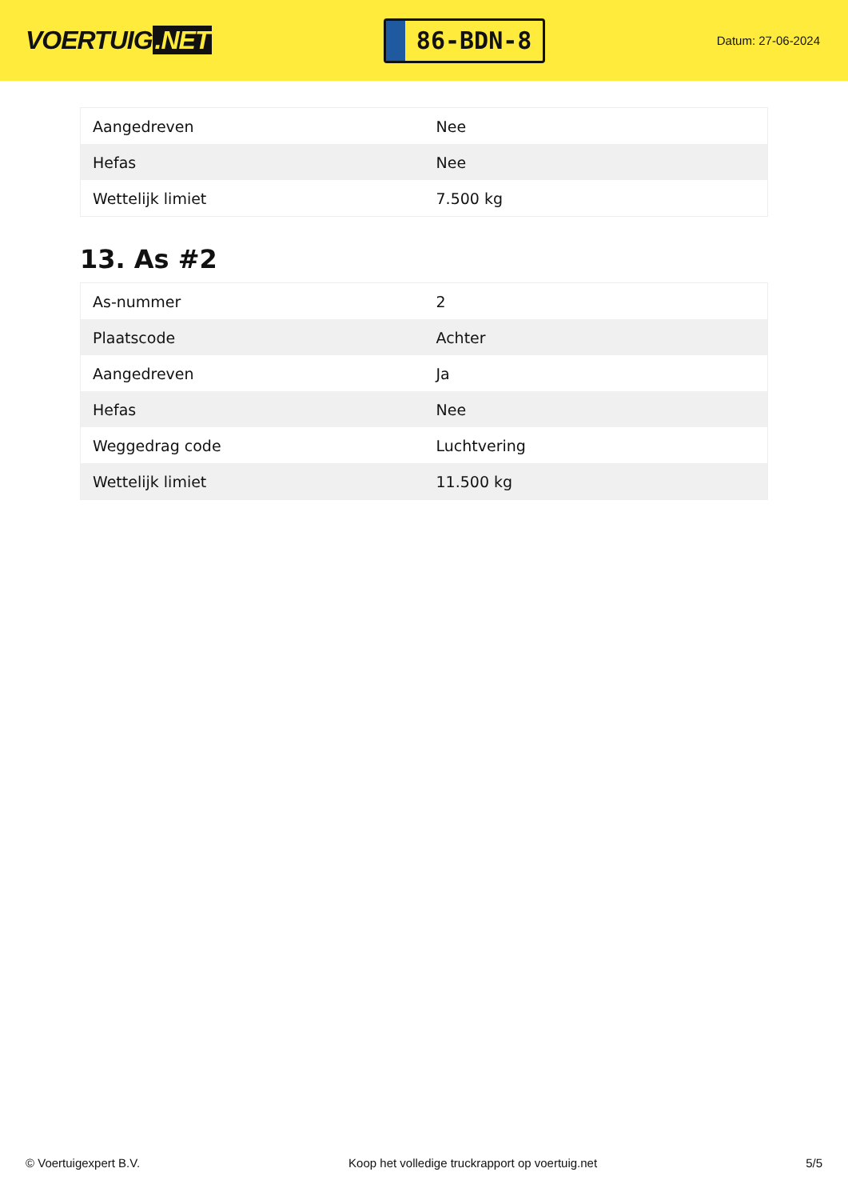VOERTUIG.NET
86-BDN-8
Datum: 27-06-2024
| Aangedreven | Nee |
| Hefas | Nee |
| Wettelijk limiet | 7.500 kg |
13. As #2
| As-nummer | 2 |
| Plaatscode | Achter |
| Aangedreven | Ja |
| Hefas | Nee |
| Weggedrag code | Luchtvering |
| Wettelijk limiet | 11.500 kg |
© Voertuigexpert B.V. Koop het volledige truckrapport op voertuig.net 5/5